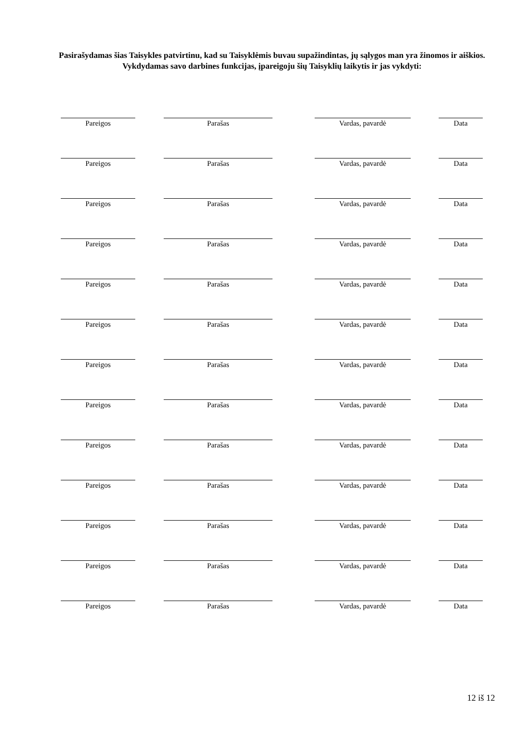Pasirašydamas šias Taisykles patvirtinu, kad su Taisyklėmis buvau supažindintas, jų sąlygos man yra žinomos ir aiškios.
Vykdydamas savo darbines funkcijas, įpareigoju šių Taisyklių laikytis ir jas vykdyti:
| Pareigos | Parašas | Vardas, pavardė | Data |
| Pareigos | Parašas | Vardas, pavardė | Data |
| Pareigos | Parašas | Vardas, pavardė | Data |
| Pareigos | Parašas | Vardas, pavardė | Data |
| Pareigos | Parašas | Vardas, pavardė | Data |
| Pareigos | Parašas | Vardas, pavardė | Data |
| Pareigos | Parašas | Vardas, pavardė | Data |
| Pareigos | Parašas | Vardas, pavardė | Data |
| Pareigos | Parašas | Vardas, pavardė | Data |
| Pareigos | Parašas | Vardas, pavardė | Data |
| Pareigos | Parašas | Vardas, pavardė | Data |
| Pareigos | Parašas | Vardas, pavardė | Data |
| Pareigos | Parašas | Vardas, pavardė | Data |
12 iš 12